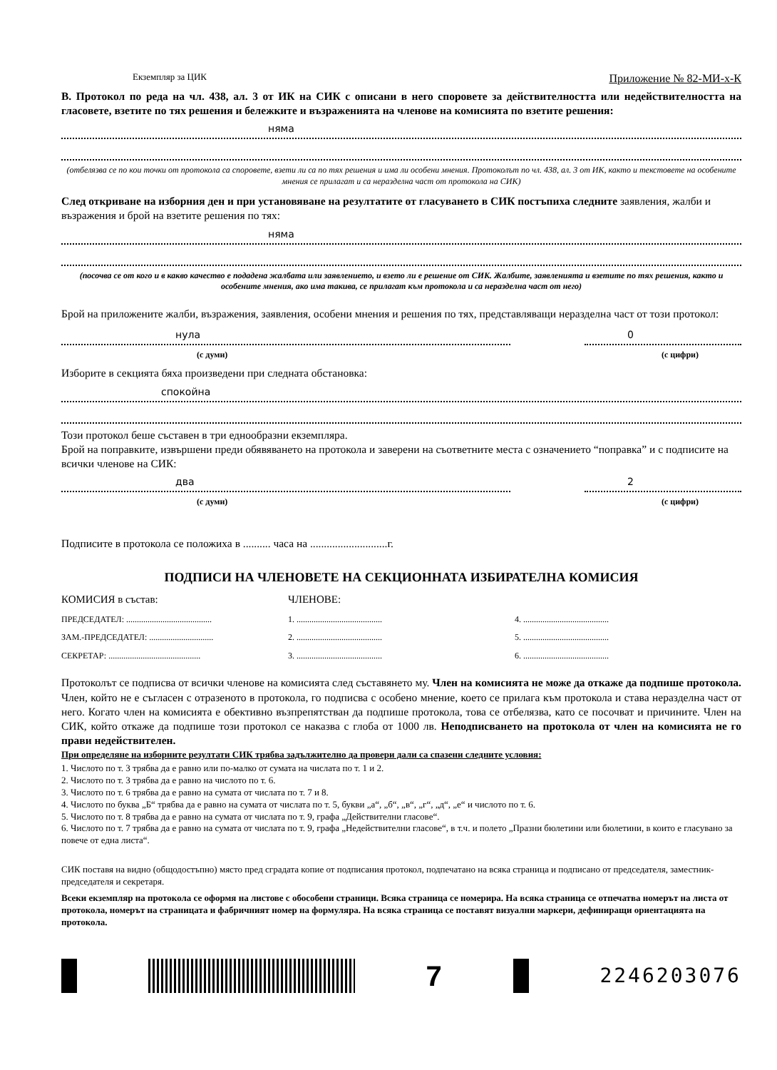Екземпляр за ЦИК Приложение № 82-МИ-х-К
В. Протокол по реда на чл. 438, ал. 3 от ИК на СИК с описани в него споровете за действителността или недействителността на гласовете, взетите по тях решения и бележките и възраженията на членове на комисията по взетите решения:
няма
(отбелязва се по кои точки от протокола са споровете, взети ли са по тях решения и има ли особени мнения. Протоколът по чл. 438, ал. 3 от ИК, както и текстовете на особените мнения се прилагат и са неразделна част от протокола на СИК)
След откриване на изборния ден и при установяване на резултатите от гласуването в СИК постъпиха следните заявления, жалби и възражения и брой на взетите решения по тях:
няма
(посочва се от кого и в какво качество е подадена жалбата или заявлението, и взето ли е решение от СИК. Жалбите, заявленията и взетите по тях решения, както и особените мнения, ако има такива, се прилагат към протокола и са неразделна част от него)
Брой на приложените жалби, възражения, заявления, особени мнения и решения по тях, представляващи неразделна част от този протокол:
нула
0
(с думи) (с цифри)
Изборите в секцията бяха произведени при следната обстановка:
спокойна
Този протокол беше съставен в три еднообразни екземпляра.
Брой на поправките, извършени преди обявяването на протокола и заверени на съответните места с означението “поправка” и с подписите на всички членове на СИК:
два
2
(с думи) (с цифри)
Подписите в протокола се положиха в .......... часа на ............................г.
ПОДПИСИ НА ЧЛЕНОВЕТЕ НА СЕКЦИОННАТА ИЗБИРАТЕЛНА КОМИСИЯ
КОМИСИЯ в състав: ЧЛЕНОВЕ: ПРЕДСЕДАТЕЛ: ........................................ 1. ........................................ 4. ........................................ ЗАМ.-ПРЕДСЕДАТЕЛ: .............................. 2. ........................................ 5. ........................................ СЕКРЕТАР: ........................................... 3. ........................................ 6. ........................................
Протоколът се подписва от всички членове на комисията след съставянето му. Член на комисията не може да откаже да подпише протокола. Член, който не е съгласен с отразеното в протокола, го подписва с особено мнение, което се прилага към протокола и става неразделна част от него. Когато член на комисията е обективно възпрепятстван да подпише протокола, това се отбелязва, като се посочват и причините. Член на СИК, който откаже да подпише този протокол се наказва с глоба от 1000 лв. Неподписването на протокола от член на комисията не го прави недействителен.
При определяне на изборните резултати СИК трябва задължително да провери дали са спазени следните условия:
1. Числото по т. 3 трябва да е равно или по-малко от сумата на числата по т. 1 и 2.
2. Числото по т. 3 трябва да е равно на числото по т. 6.
3. Числото по т. 6 трябва да е равно на сумата от числата по т. 7 и 8.
4. Числото по буква „Б“ трябва да е равно на сумата от числата по т. 5, букви „а“, „б“, „в“, „г“, „д“, „е“ и числото по т. 6.
5. Числото по т. 8 трябва да е равно на сумата от числата по т. 9, графа „Действителни гласове“.
6. Числото по т. 7 трябва да е равно на сумата от числата по т. 9, графа „Недействителни гласове“, в т.ч. и полето „Празни бюлетини или бюлетини, в които е гласувано за повече от една листа“.
СИК поставя на видно (общодостъпно) място пред сградата копие от подписания протокол, подпечатано на всяка страница и подписано от председателя, заместник-председателя и секретаря.
Всеки екземпляр на протокола се оформя на листове с обособени страници. Всяка страница се номерира. На всяка страница се отпечатва номерът на листа от протокола, номерът на страницата и фабричният номер на формуляра. На всяка страница се поставят визуални маркери, дефиниращи ориентацията на протокола.
7
2246203076